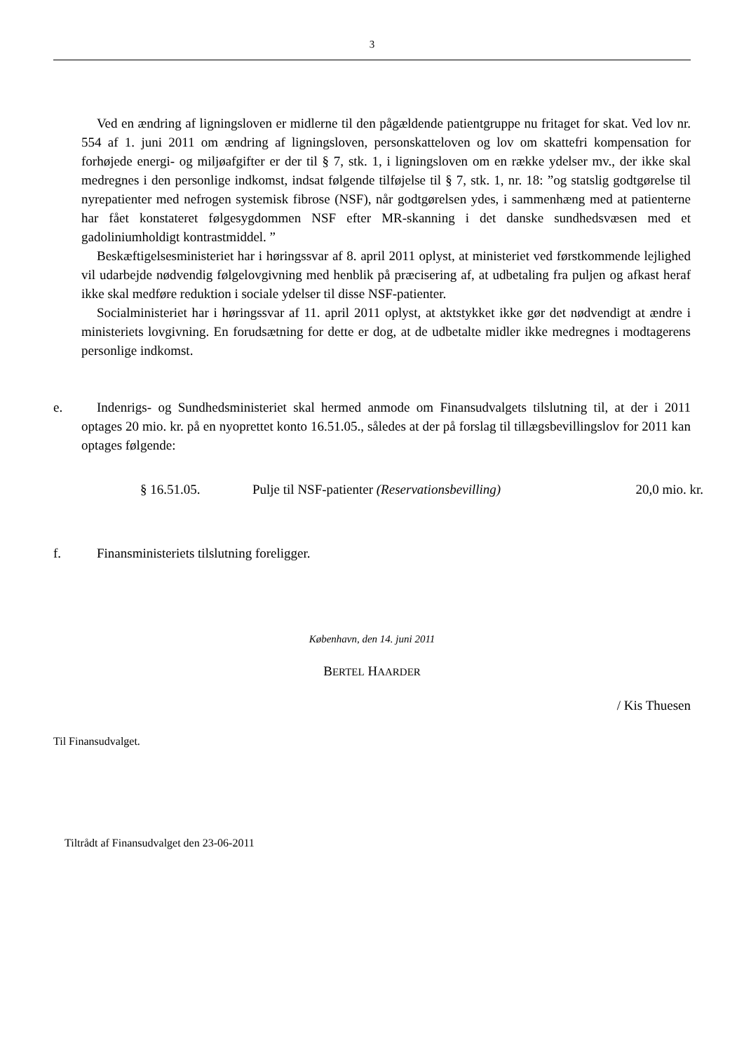3
Ved en ændring af ligningsloven er midlerne til den pågældende patientgruppe nu fritaget for skat. Ved lov nr. 554 af 1. juni 2011 om ændring af ligningsloven, personskatteloven og lov om skattefri kompensation for forhøjede energi- og miljøafgifter er der til § 7, stk. 1, i ligningsloven om en række ydelser mv., der ikke skal medregnes i den personlige indkomst, indsat følgende tilføjelse til § 7, stk. 1, nr. 18: ”og statslig godtgørelse til nyrepatienter med nefrogen systemisk fibrose (NSF), når godtgørelsen ydes, i sammenhæng med at patienterne har fået konstateret følgesygdommen NSF efter MR-skanning i det danske sundhedsvæsen med et gadoliniumholdigt kontrastmiddel. ”
Beskæftigelsesministeriet har i høringssvar af 8. april 2011 oplyst, at ministeriet ved førstkommende lejlighed vil udarbejde nødvendig følgelovgivning med henblik på præcisering af, at udbetaling fra puljen og afkast heraf ikke skal medføre reduktion i sociale ydelser til disse NSF-patienter.
Socialministeriet har i høringssvar af 11. april 2011 oplyst, at aktstykket ikke gør det nødvendigt at ændre i ministeriets lovgivning. En forudsætning for dette er dog, at de udbetalte midler ikke medregnes i modtagerens personlige indkomst.
e. Indenrigs- og Sundhedsministeriet skal hermed anmode om Finansudvalgets tilslutning til, at der i 2011 optages 20 mio. kr. på en nyoprettet konto 16.51.05., således at der på forslag til tillægsbevillingslov for 2011 kan optages følgende:
§ 16.51.05. Pulje til NSF-patienter (Reservationsbevilling)
20,0 mio. kr.
f. Finansministeriets tilslutning foreligger.
København, den 14. juni 2011
BERTEL HAARDER
/ Kis Thuesen
Til Finansudvalget.
Tiltrådt af Finansudvalget den 23-06-2011